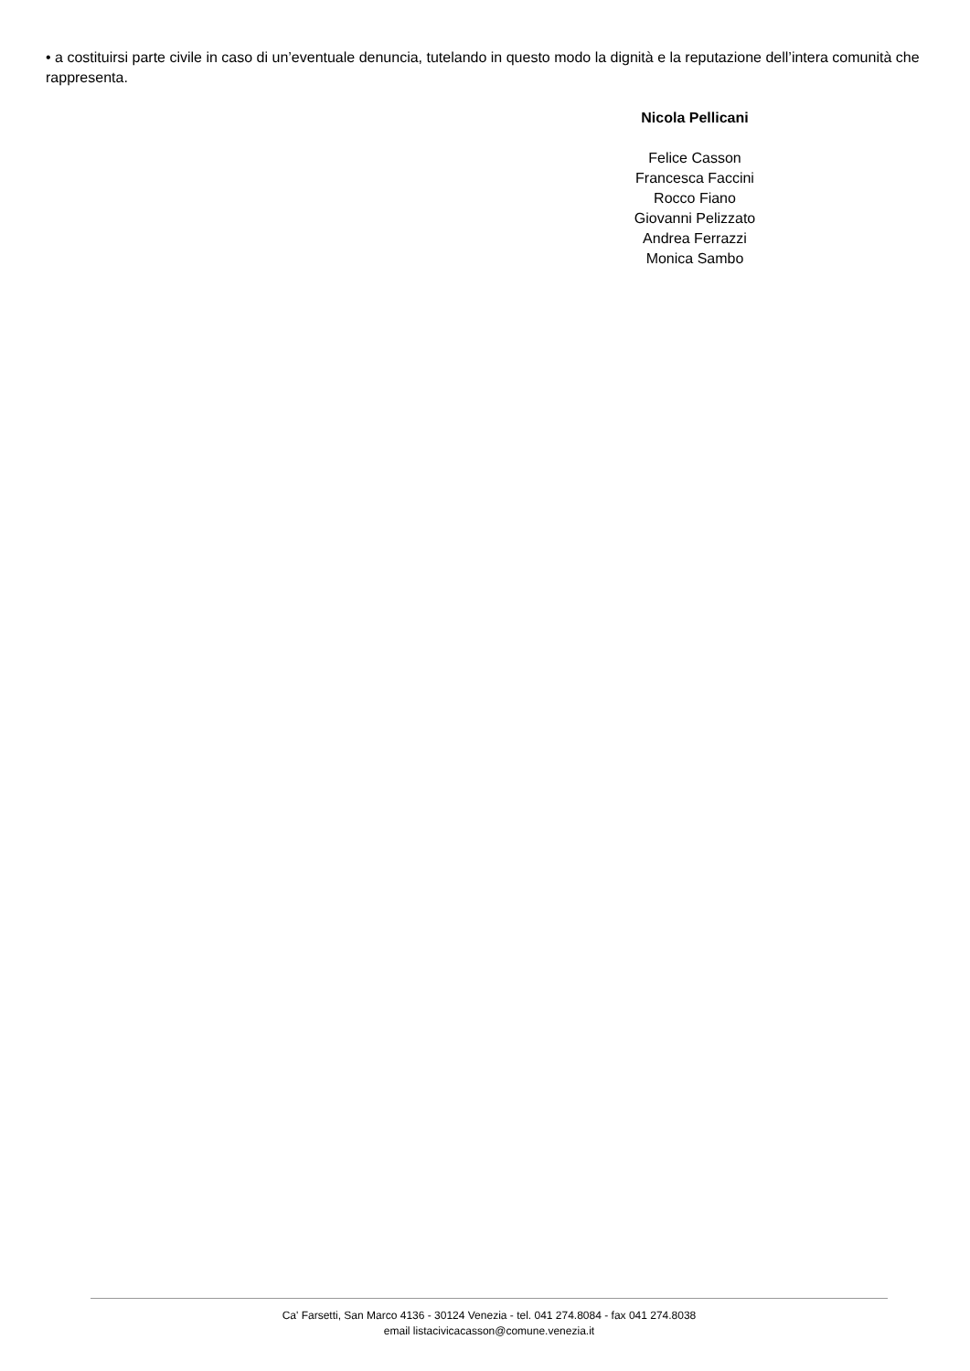• a costituirsi parte civile in caso di un’eventuale denuncia, tutelando in questo modo la dignità e la reputazione dell’intera comunità che rappresenta.
Nicola Pellicani
Felice Casson
Francesca Faccini
Rocco Fiano
Giovanni Pelizzato
Andrea Ferrazzi
Monica Sambo
Ca' Farsetti, San Marco 4136 - 30124 Venezia - tel. 041 274.8084 - fax 041 274.8038
email listacivicacasson@comune.venezia.it